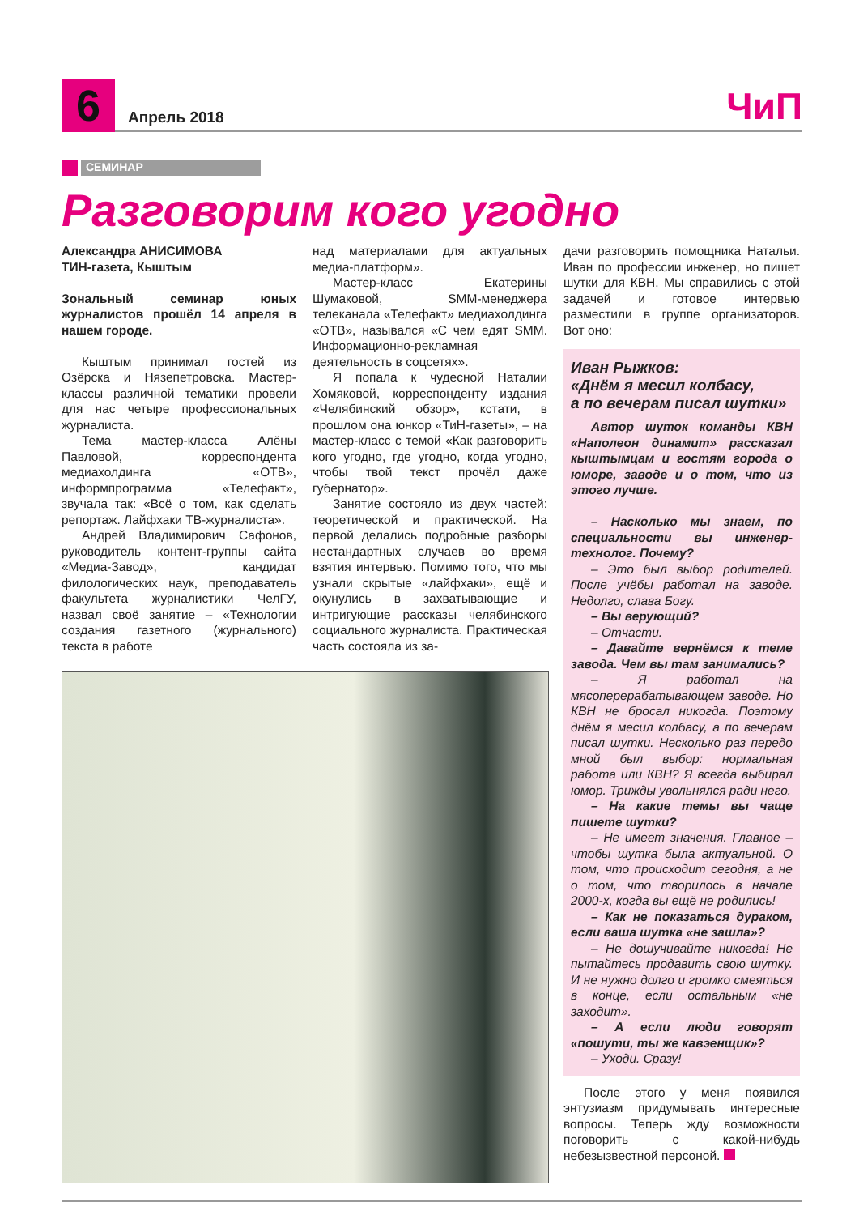6
Апрель 2018
ЧиП
СЕМИНАР
Разговорим кого угодно
Александра АНИСИМОВА
ТИН-газета, Кыштым
Зональный семинар юных журналистов прошёл 14 апреля в нашем городе.
Кыштым принимал гостей из Озёрска и Нязепетровска. Мастер-классы различной тематики провели для нас четыре профессиональных журналиста.
Тема мастер-класса Алёны Павловой, корреспондента медиахолдинга «ОТВ», информпрограмма «Телефакт», звучала так: «Всё о том, как сделать репортаж. Лайфхаки ТВ-журналиста».
Андрей Владимирович Сафонов, руководитель контент-группы сайта «Медиа-Завод», кандидат филологических наук, преподаватель факультета журналистики ЧелГУ, назвал своё занятие – «Технологии создания газетного (журнального) текста в работе
над материалами для актуальных медиа-платформ».
Мастер-класс Екатерины Шумаковой, SMM-менеджера телеканала «Телефакт» медиахолдинга «ОТВ», назывался «С чем едят SMM. Информационно-рекламная деятельность в соцсетях».
Я попала к чудесной Наталии Хомяковой, корреспонденту издания «Челябинский обзор», кстати, в прошлом она юнкор «ТиН-газеты», – на мастер-класс с темой «Как разговорить кого угодно, где угодно, когда угодно, чтобы твой текст прочёл даже губернатор».
Занятие состояло из двух частей: теоретической и практической. На первой делались подробные разборы нестандартных случаев во время взятия интервью. Помимо того, что мы узнали скрытые «лайфхаки», ещё и окунулись в захватывающие и интригующие рассказы челябинского социального журналиста. Практическая часть состояла из за-
дачи разговорить помощника Натальи. Иван по профессии инженер, но пишет шутки для КВН. Мы справились с этой задачей и готовое интервью разместили в группе организаторов. Вот оно:
Иван Рыжков:
«Днём я месил колбасу,
а по вечерам писал шутки»
Автор шуток команды КВН «Наполеон динамит» рассказал кыштымцам и гостям города о юморе, заводе и о том, что из этого лучше.
– Насколько мы знаем, по специальности вы инженер-технолог. Почему?
– Это был выбор родителей. После учёбы работал на заводе. Недолго, слава Богу.
– Вы верующий?
– Отчасти.
– Давайте вернёмся к теме завода. Чем вы там занимались?
– Я работал на мясоперерабатывающем заводе. Но КВН не бросал никогда. Поэтому днём я месил колбасу, а по вечерам писал шутки. Несколько раз передо мной был выбор: нормальная работа или КВН? Я всегда выбирал юмор. Трижды увольнялся ради него.
– На какие темы вы чаще пишете шутки?
– Не имеет значения. Главное – чтобы шутка была актуальной. О том, что происходит сегодня, а не о том, что творилось в начале 2000-х, когда вы ещё не родились!
– Как не показаться дураком, если ваша шутка «не зашла»?
– Не дошучивайте никогда! Не пытайтесь продавить свою шутку. И не нужно долго и громко смеяться в конце, если остальным «не заходит».
– А если люди говорят «пошути, ты же кавэенщик»?
– Уходи. Сразу!
После этого у меня появился энтузиазм придумывать интересные вопросы. Теперь жду возможности поговорить с какой-нибудь небезызвестной персоной.